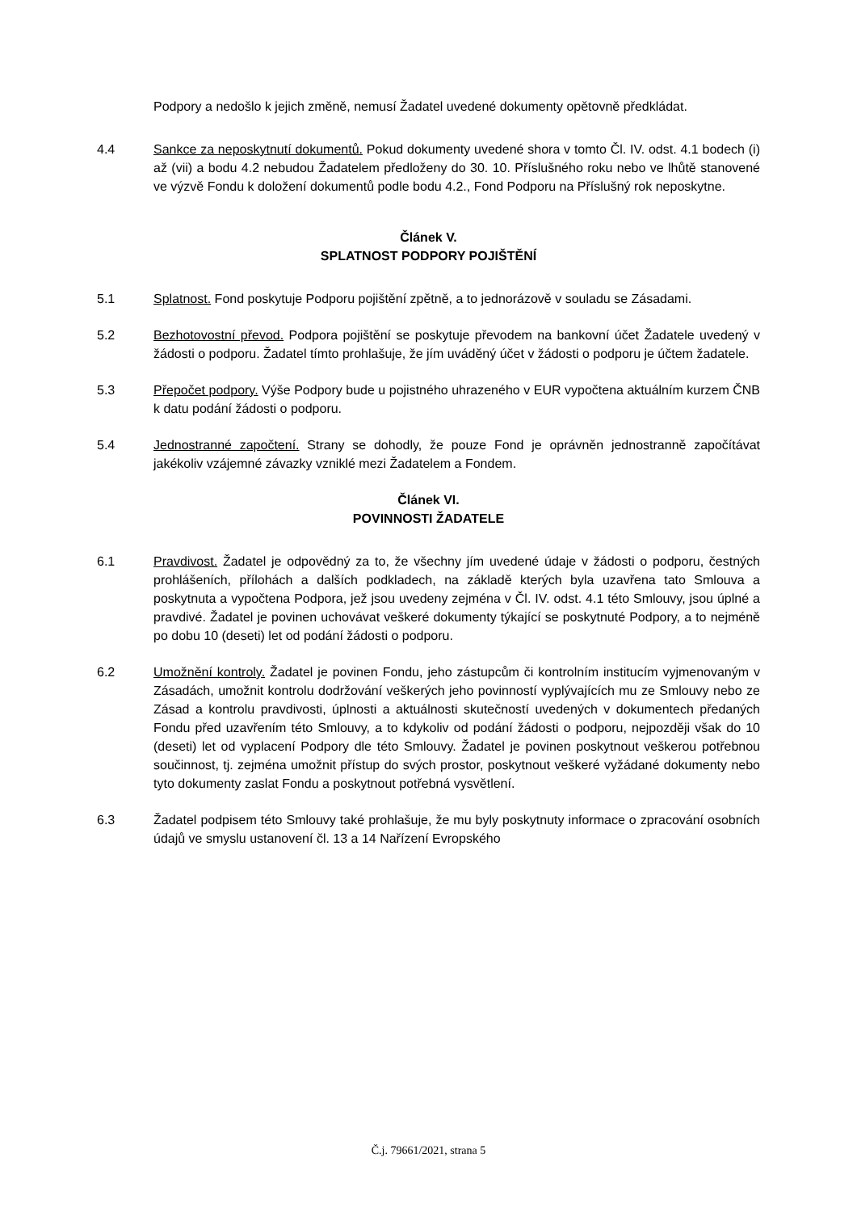Podpory a nedošlo k jejich změně, nemusí Žadatel uvedené dokumenty opětovně předkládat.
4.4 Sankce za neposkytnutí dokumentů. Pokud dokumenty uvedené shora v tomto Čl. IV. odst. 4.1 bodech (i) až (vii) a bodu 4.2 nebudou Žadatelem předloženy do 30. 10. Příslušného roku nebo ve lhůtě stanovené ve výzvě Fondu k doložení dokumentů podle bodu 4.2., Fond Podporu na Příslušný rok neposkytne.
Článek V.
SPLATNOST PODPORY POJIŠTĚNÍ
5.1 Splatnost. Fond poskytuje Podporu pojištění zpětně, a to jednorázově v souladu se Zásadami.
5.2 Bezhotovostní převod. Podpora pojištění se poskytuje převodem na bankovní účet Žadatele uvedený v žádosti o podporu. Žadatel tímto prohlašuje, že jím uváděný účet v žádosti o podporu je účtem žadatele.
5.3 Přepočet podpory. Výše Podpory bude u pojistného uhrazeného v EUR vypočtena aktuálním kurzem ČNB k datu podání žádosti o podporu.
5.4 Jednostranné započtení. Strany se dohodly, že pouze Fond je oprávněn jednostranně započítávat jakékoliv vzájemné závazky vzniklé mezi Žadatelem a Fondem.
Článek VI.
POVINNOSTI ŽADATELE
6.1 Pravdivost. Žadatel je odpovědný za to, že všechny jím uvedené údaje v žádosti o podporu, čestných prohlášeních, přílohách a dalších podkladech, na základě kterých byla uzavřena tato Smlouva a poskytnuta a vypočtena Podpora, jež jsou uvedeny zejména v Čl. IV. odst. 4.1 této Smlouvy, jsou úplné a pravdivé. Žadatel je povinen uchovávat veškeré dokumenty týkající se poskytnuté Podpory, a to nejméně po dobu 10 (deseti) let od podání žádosti o podporu.
6.2 Umožnění kontroly. Žadatel je povinen Fondu, jeho zástupcům či kontrolním institucím vyjmenovaným v Zásadách, umožnit kontrolu dodržování veškerých jeho povinností vyplývajících mu ze Smlouvy nebo ze Zásad a kontrolu pravdivosti, úplnosti a aktuálnosti skutečností uvedených v dokumentech předaných Fondu před uzavřením této Smlouvy, a to kdykoliv od podání žádosti o podporu, nejpozději však do 10 (deseti) let od vyplacení Podpory dle této Smlouvy. Žadatel je povinen poskytnout veškerou potřebnou součinnost, tj. zejména umožnit přístup do svých prostor, poskytnout veškeré vyžádané dokumenty nebo tyto dokumenty zaslat Fondu a poskytnout potřebná vysvětlení.
6.3 Žadatel podpisem této Smlouvy také prohlašuje, že mu byly poskytnuty informace o zpracování osobních údajů ve smyslu ustanovení čl. 13 a 14 Nařízení Evropského
Č.j. 79661/2021, strana 5